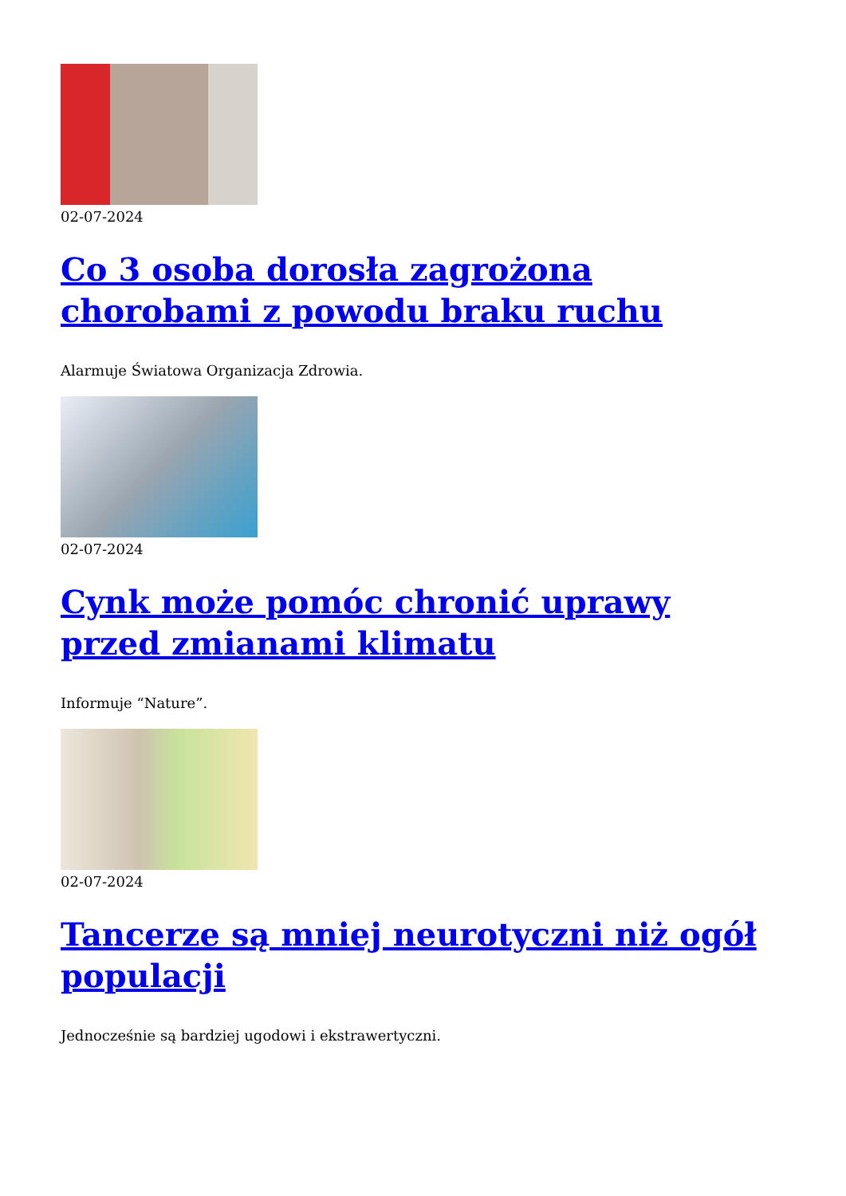02-07-2024
Co 3 osoba dorosła zagrożona chorobami z powodu braku ruchu
Alarmuje Światowa Organizacja Zdrowia.
02-07-2024
Cynk może pomóc chronić uprawy przed zmianami klimatu
Informuje “Nature”.
02-07-2024
Tancerze są mniej neurotyczni niż ogół populacji
Jednocześnie są bardziej ugodowi i ekstrawertyczni.